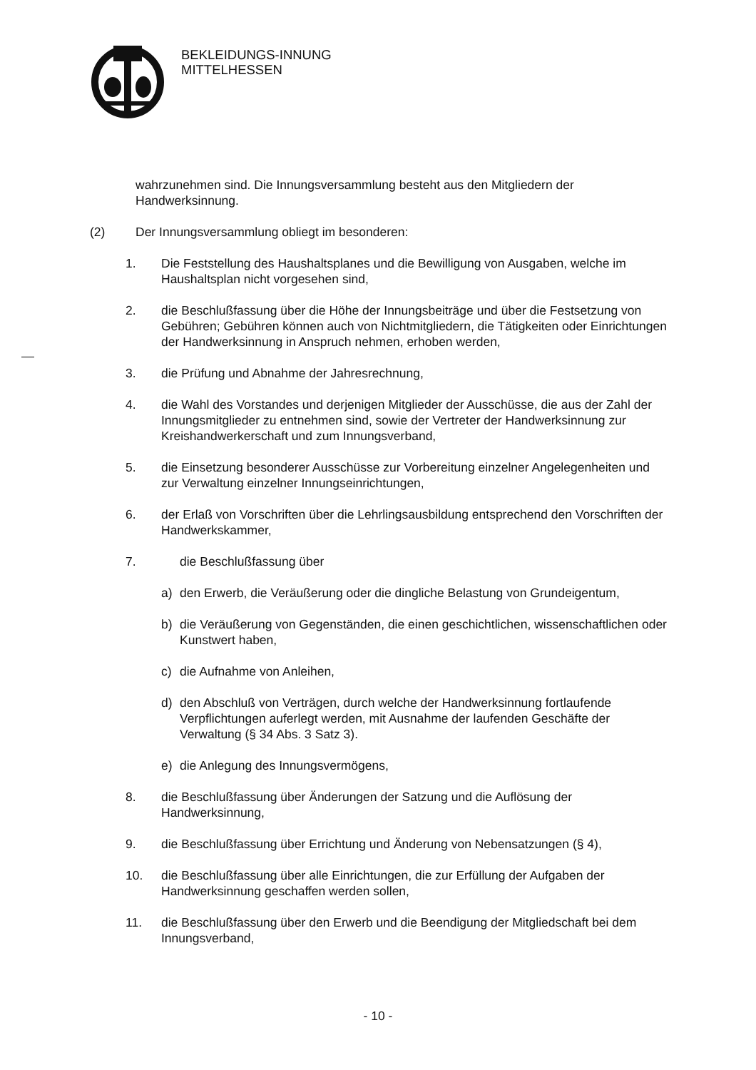BEKLEIDUNGS-INNUNG
MITTELHESSEN
wahrzunehmen sind. Die Innungsversammlung besteht aus den Mitgliedern der Handwerksinnung.
(2) Der Innungsversammlung obliegt im besonderen:
1. Die Feststellung des Haushaltsplanes und die Bewilligung von Ausgaben, welche im Haushaltsplan nicht vorgesehen sind,
2. die Beschlußfassung über die Höhe der Innungsbeiträge und über die Festsetzung von Gebühren; Gebühren können auch von Nichtmitgliedern, die Tätigkeiten oder Einrichtungen der Handwerksinnung in Anspruch nehmen, erhoben werden,
3. die Prüfung und Abnahme der Jahresrechnung,
4. die Wahl des Vorstandes und derjenigen Mitglieder der Ausschüsse, die aus der Zahl der Innungsmitglieder zu entnehmen sind, sowie der Vertreter der Handwerksinnung zur Kreishandwerkerschaft und zum Innungsverband,
5. die Einsetzung besonderer Ausschüsse zur Vorbereitung einzelner Angelegenheiten und zur Verwaltung einzelner Innungseinrichtungen,
6. der Erlaß von Vorschriften über die Lehrlingsausbildung entsprechend den Vorschriften der Handwerkskammer,
7. die Beschlußfassung über
a) den Erwerb, die Veräußerung oder die dingliche Belastung von Grundeigentum,
b) die Veräußerung von Gegenständen, die einen geschichtlichen, wissenschaftlichen oder Kunstwert haben,
c) die Aufnahme von Anleihen,
d) den Abschluß von Verträgen, durch welche der Handwerksinnung fortlaufende Verpflichtungen auferlegt werden, mit Ausnahme der laufenden Geschäfte der Verwaltung (§ 34 Abs. 3 Satz 3).
e) die Anlegung des Innungsvermögens,
8. die Beschlußfassung über Änderungen der Satzung und die Auflösung der Handwerksinnung,
9. die Beschlußfassung über Errichtung und Änderung von Nebensatzungen (§ 4),
10. die Beschlußfassung über alle Einrichtungen, die zur Erfüllung der Aufgaben der Handwerksinnung geschaffen werden sollen,
11. die Beschlußfassung über den Erwerb und die Beendigung der Mitgliedschaft bei dem Innungsverband,
- 10 -